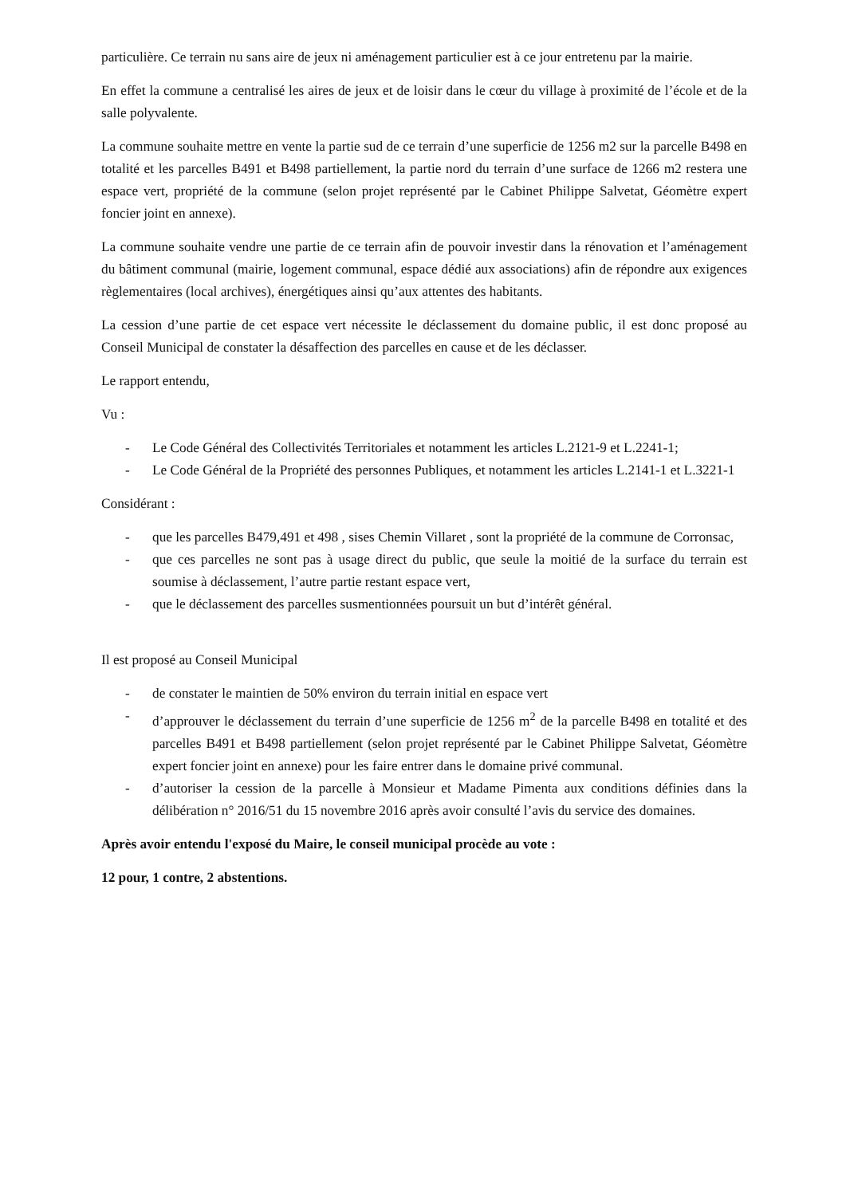particulière. Ce terrain nu sans aire de jeux ni aménagement particulier est à ce jour entretenu par la mairie.
En effet la commune a centralisé les aires de jeux et de loisir dans le cœur du village à proximité de l’école et de la salle polyvalente.
La commune souhaite mettre en vente la partie sud de ce terrain d’une superficie de 1256 m2 sur la parcelle B498 en totalité et les parcelles B491 et B498 partiellement, la partie nord du terrain d’une surface de 1266 m2 restera une espace vert, propriété de la commune (selon projet représenté par le Cabinet Philippe Salvetat, Géomètre expert foncier joint en annexe).
La commune souhaite vendre une partie de ce terrain afin de pouvoir investir dans la rénovation et l’aménagement du bâtiment communal (mairie, logement communal, espace dédié aux associations) afin de répondre aux exigences règlementaires (local archives), énergétiques ainsi qu’aux attentes des habitants.
La cession d’une partie de cet espace vert nécessite le déclassement du domaine public, il est donc proposé au Conseil Municipal de constater la désaffection des parcelles en cause et de les déclasser.
Le rapport entendu,
Vu :
- Le Code Général des Collectivités Territoriales et notamment les articles L.2121-9 et L.2241-1;
- Le Code Général de la Propriété des personnes Publiques, et notamment les articles L.2141-1 et L.3221-1
Considérant :
- que les parcelles B479,491 et 498 , sises Chemin Villaret , sont la propriété de la commune de Corronsac,
- que ces parcelles ne sont pas à usage direct du public, que seule la moitié de la surface du terrain est soumise à déclassement, l’autre partie restant espace vert,
- que le déclassement des parcelles susmentionnées poursuit un but d’intérêt général.
Il est proposé au Conseil Municipal
- de constater le maintien de 50% environ du terrain initial en espace vert
- d’approuver le déclassement du terrain d’une superficie de 1256 m<sup>2</sup> de la parcelle B498 en totalité et des parcelles B491 et B498 partiellement (selon projet représenté par le Cabinet Philippe Salvetat, Géomètre expert foncier joint en annexe) pour les faire entrer dans le domaine privé communal.
- d’autoriser la cession de la parcelle à Monsieur et Madame Pimenta aux conditions définies dans la délibération n° 2016/51 du 15 novembre 2016 après avoir consulté l’avis du service des domaines.
Après avoir entendu l'exposé du Maire, le conseil municipal procède au vote :
12 pour, 1 contre, 2 abstentions.